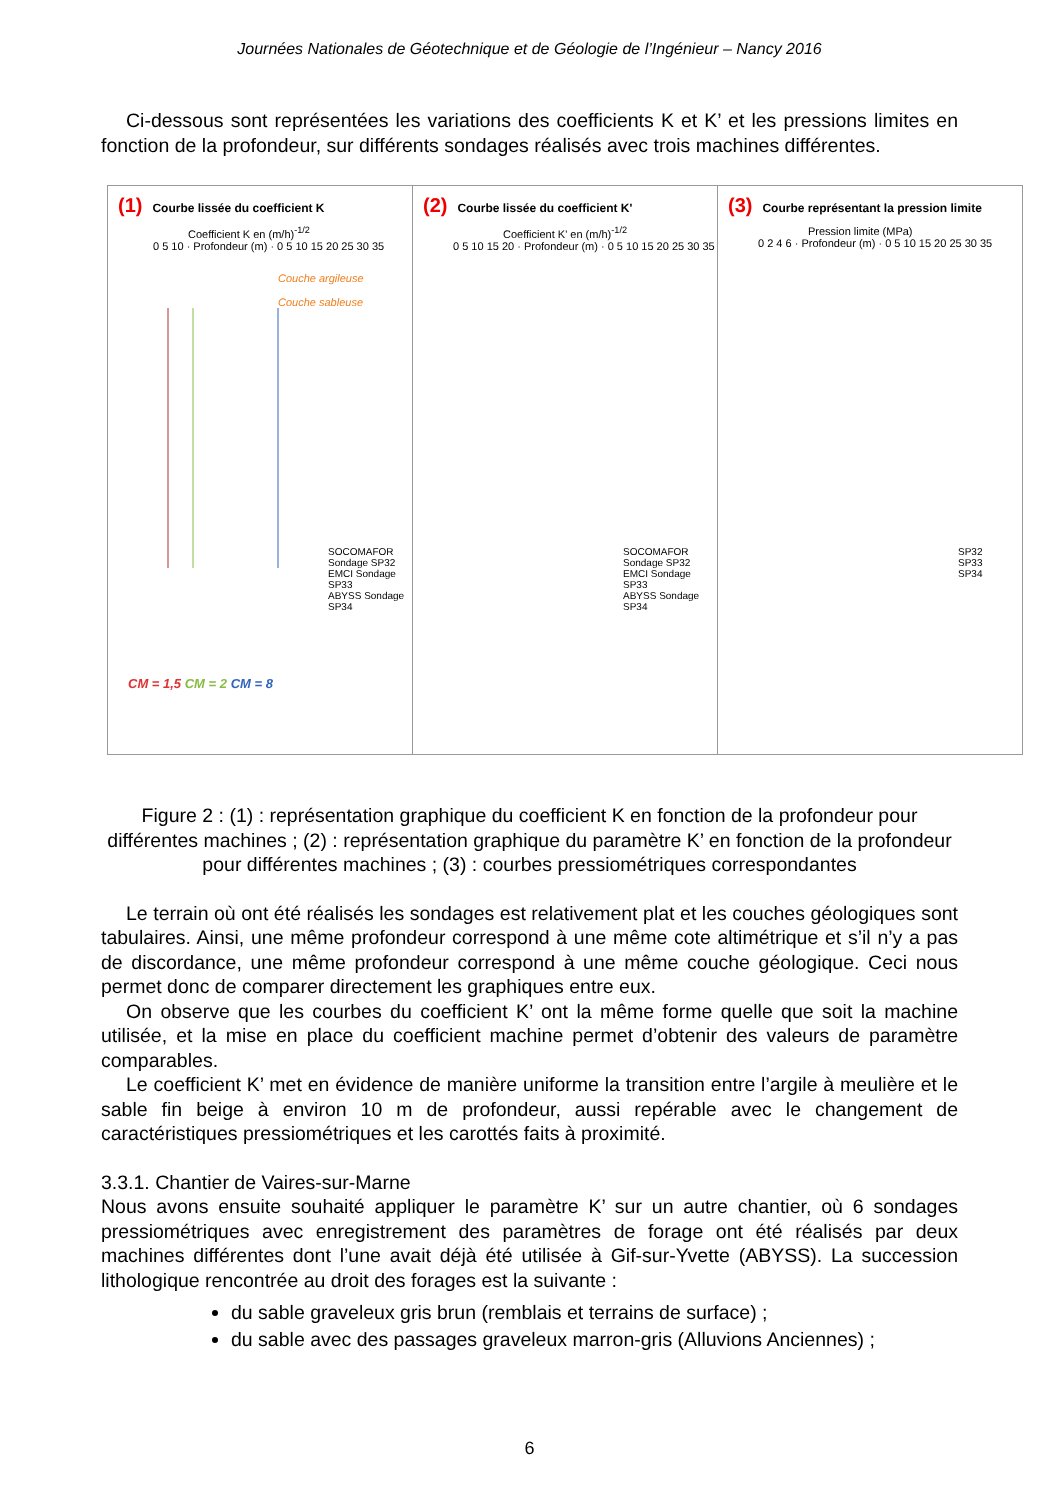Journées Nationales de Géotechnique et de Géologie de l’Ingénieur – Nancy 2016
Ci-dessous sont représentées les variations des coefficients K et K’ et les pressions limites en fonction de la profondeur, sur différents sondages réalisés avec trois machines différentes.
(1) Courbe lissée du coefficient K
Coefficient K en (m/h)<sup>-1/2</sup>
0 5 10 · Profondeur (m) · 0 5 10 15 20 25 30 35
Couche argileuse
Couche sableuse
SOCOMAFOR Sondage SP32
EMCI Sondage SP33
ABYSS Sondage SP34
CM = 1,5 CM = 2 CM = 8
(2) Courbe lissée du coefficient K'
Coefficient K' en (m/h)<sup>-1/2</sup>
0 5 10 15 20 · Profondeur (m) · 0 5 10 15 20 25 30 35
SOCOMAFOR Sondage SP32
EMCI Sondage SP33
ABYSS Sondage SP34
(3) Courbe représentant la pression limite
Pression limite (MPa)
0 2 4 6 · Profondeur (m) · 0 5 10 15 20 25 30 35
SP32
SP33
SP34
Figure 2 : (1) : représentation graphique du coefficient K en fonction de la profondeur pour différentes machines ; (2) : représentation graphique du paramètre K’ en fonction de la profondeur pour différentes machines ; (3) : courbes pressiométriques correspondantes
Le terrain où ont été réalisés les sondages est relativement plat et les couches géologiques sont tabulaires. Ainsi, une même profondeur correspond à une même cote altimétrique et s’il n’y a pas de discordance, une même profondeur correspond à une même couche géologique. Ceci nous permet donc de comparer directement les graphiques entre eux.
On observe que les courbes du coefficient K’ ont la même forme quelle que soit la machine utilisée, et la mise en place du coefficient machine permet d’obtenir des valeurs de paramètre comparables.
Le coefficient K’ met en évidence de manière uniforme la transition entre l’argile à meulière et le sable fin beige à environ 10 m de profondeur, aussi repérable avec le changement de caractéristiques pressiométriques et les carottés faits à proximité.
3.3.1. Chantier de Vaires-sur-Marne
Nous avons ensuite souhaité appliquer le paramètre K’ sur un autre chantier, où 6 sondages pressiométriques avec enregistrement des paramètres de forage ont été réalisés par deux machines différentes dont l’une avait déjà été utilisée à Gif-sur-Yvette (ABYSS). La succession lithologique rencontrée au droit des forages est la suivante :
du sable graveleux gris brun (remblais et terrains de surface) ;
du sable avec des passages graveleux marron-gris (Alluvions Anciennes) ;
6